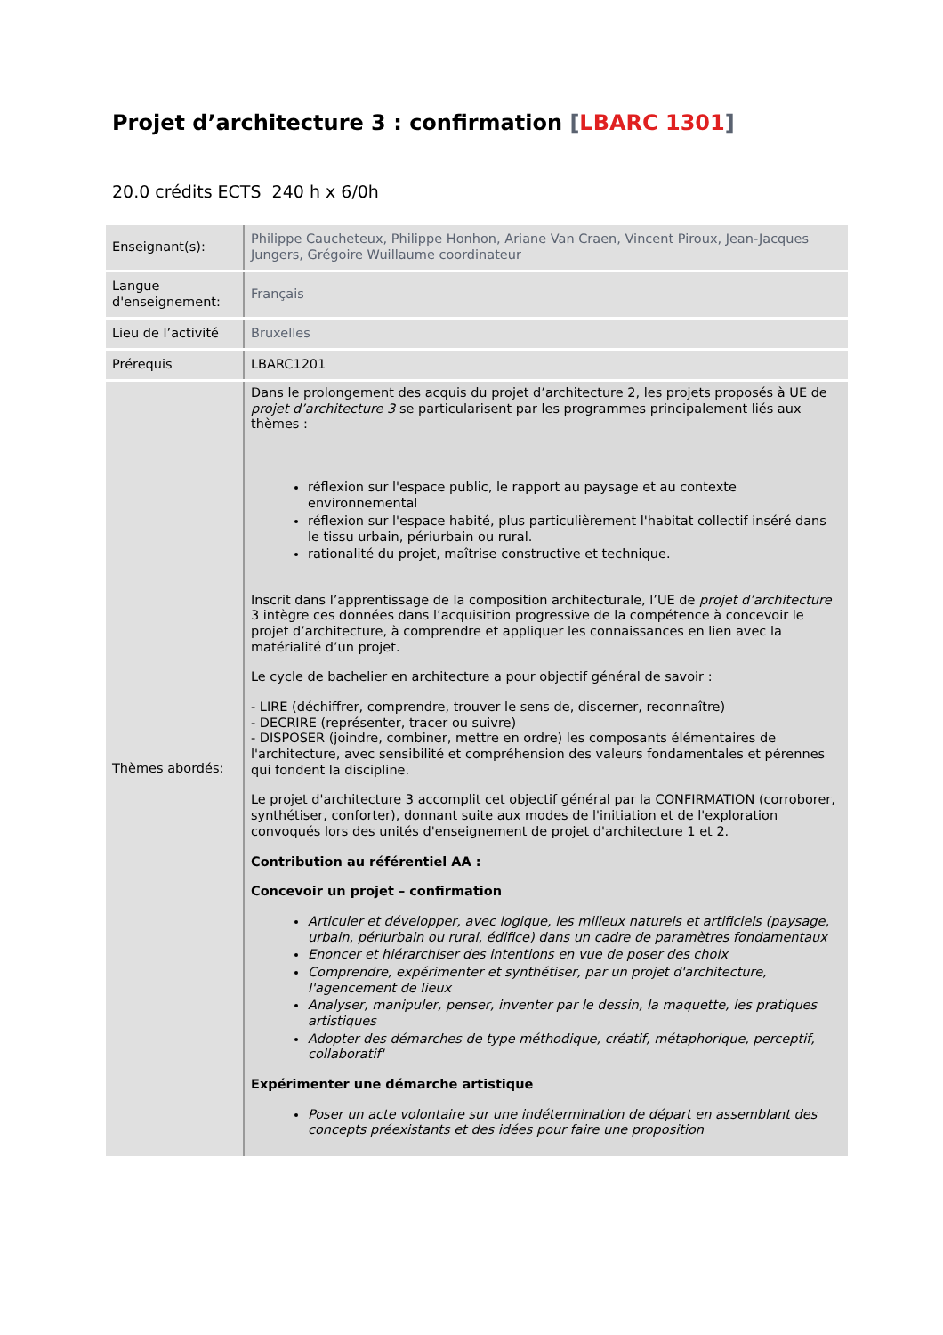Projet d’architecture 3 : confirmation [LBARC 1301]
20.0 crédits ECTS 240 h x 6/0h
| Enseignant(s): | Philippe Caucheteux, Philippe Honhon, Ariane Van Craen, Vincent Piroux, Jean-Jacques Jungers, Grégoire Wuillaume coordinateur |
| Langue d'enseignement: | Français |
| Lieu de l’activité | Bruxelles |
| Prérequis | LBARC1201 |
| Thèmes abordés: | Dans le prolongement des acquis du projet d’architecture 2, les projets proposés à UE de projet d’architecture 3 se particularisent par les programmes principalement liés aux thèmes : réflexion sur l'espace public, le rapport au paysage et au contexte environnemental réflexion sur l'espace habité, plus particulièrement l'habitat collectif inséré dans le tissu urbain, périurbain ou rural. rationalité du projet, maîtrise constructive et technique. Inscrit dans l’apprentissage de la composition architecturale, l’UE de projet d’architecture 3 intègre ces données dans l’acquisition progressive de la compétence à concevoir le projet d’architecture, à comprendre et appliquer les connaissances en lien avec la matérialité d’un projet. Le cycle de bachelier en architecture a pour objectif général de savoir : - LIRE (déchiffrer, comprendre, trouver le sens de, discerner, reconnaître) - DECRIRE (représenter, tracer ou suivre) - DISPOSER (joindre, combiner, mettre en ordre) les composants élémentaires de l'architecture, avec sensibilité et compréhension des valeurs fondamentales et pérennes qui fondent la discipline. Le projet d'architecture 3 accomplit cet objectif général par la CONFIRMATION (corroborer, synthétiser, conforter), donnant suite aux modes de l'initiation et de l'exploration convoqués lors des unités d'enseignement de projet d'architecture 1 et 2. Contribution au référentiel AA : Concevoir un projet – confirmation Articuler et développer, avec logique, les milieux naturels et artificiels (paysage, urbain, périurbain ou rural, édifice) dans un cadre de paramètres fondamentaux Enoncer et hiérarchiser des intentions en vue de poser des choix Comprendre, expérimenter et synthétiser, par un projet d'architecture, l'agencement de lieux Analyser, manipuler, penser, inventer par le dessin, la maquette, les pratiques artistiques Adopter des démarches de type méthodique, créatif, métaphorique, perceptif, collaboratif' Expérimenter une démarche artistique Poser un acte volontaire sur une indétermination de départ en assemblant des concepts préexistants et des idées pour faire une proposition |